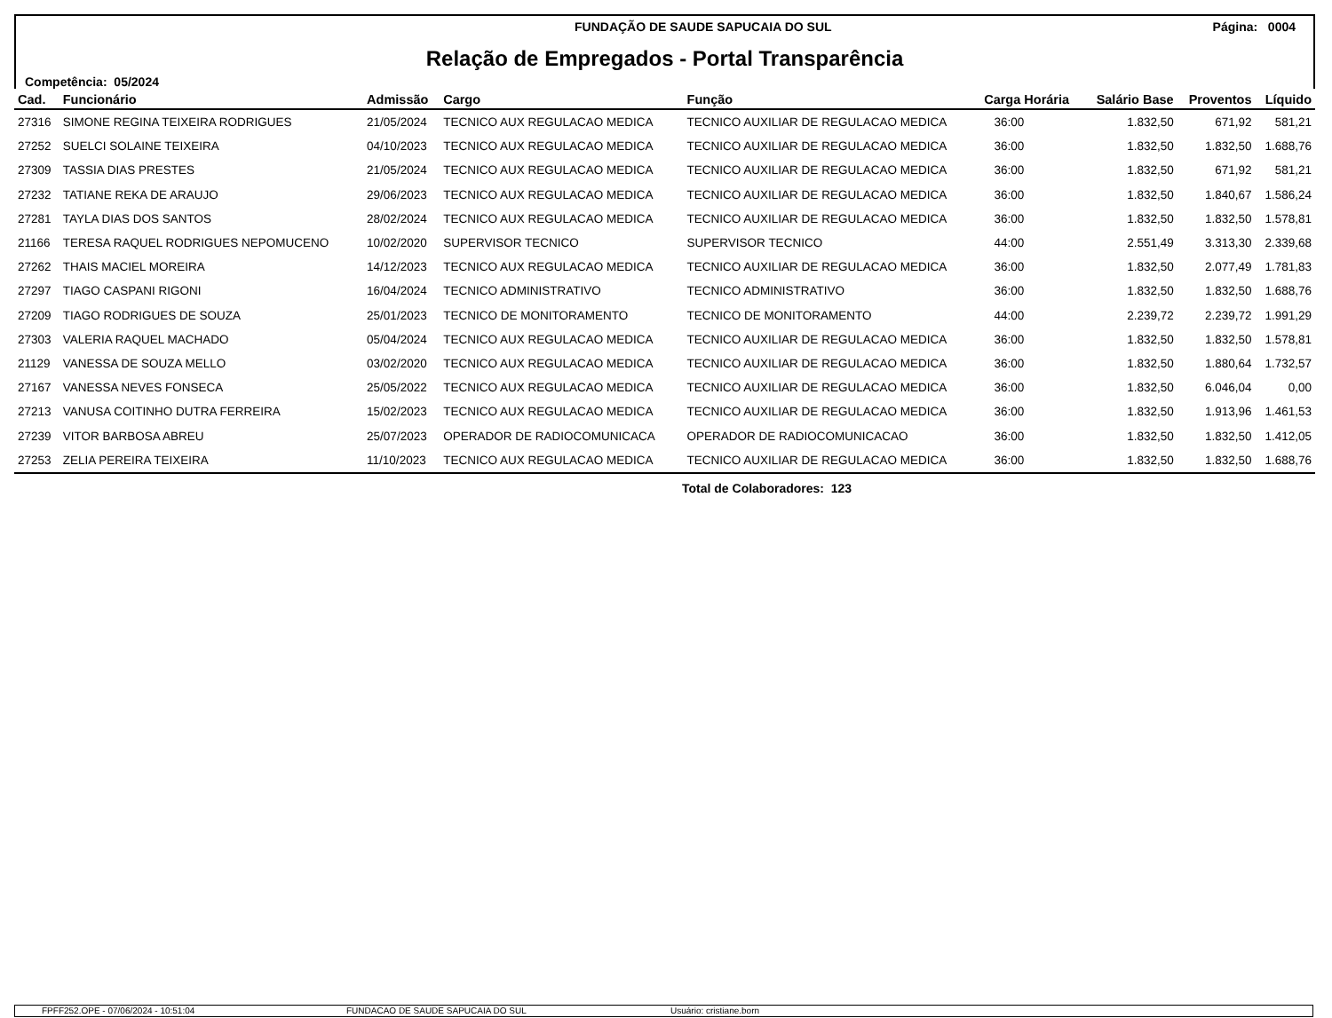FUNDAÇÃO DE SAUDE SAPUCAIA DO SUL Página: 0004
Relação de Empregados - Portal Transparência
Competência: 05/2024
| Cad. | Funcionário | Admissão | Cargo | Função | Carga Horária | Salário Base | Proventos | Líquido |
| --- | --- | --- | --- | --- | --- | --- | --- | --- |
| 27316 | SIMONE REGINA TEIXEIRA RODRIGUES | 21/05/2024 | TECNICO AUX REGULACAO MEDICA | TECNICO AUXILIAR DE REGULACAO MEDICA | 36:00 | 1.832,50 | 671,92 | 581,21 |
| 27252 | SUELCI SOLAINE TEIXEIRA | 04/10/2023 | TECNICO AUX REGULACAO MEDICA | TECNICO AUXILIAR DE REGULACAO MEDICA | 36:00 | 1.832,50 | 1.832,50 | 1.688,76 |
| 27309 | TASSIA DIAS PRESTES | 21/05/2024 | TECNICO AUX REGULACAO MEDICA | TECNICO AUXILIAR DE REGULACAO MEDICA | 36:00 | 1.832,50 | 671,92 | 581,21 |
| 27232 | TATIANE REKA DE ARAUJO | 29/06/2023 | TECNICO AUX REGULACAO MEDICA | TECNICO AUXILIAR DE REGULACAO MEDICA | 36:00 | 1.832,50 | 1.840,67 | 1.586,24 |
| 27281 | TAYLA DIAS DOS SANTOS | 28/02/2024 | TECNICO AUX REGULACAO MEDICA | TECNICO AUXILIAR DE REGULACAO MEDICA | 36:00 | 1.832,50 | 1.832,50 | 1.578,81 |
| 21166 | TERESA RAQUEL RODRIGUES NEPOMUCENO | 10/02/2020 | SUPERVISOR TECNICO | SUPERVISOR TECNICO | 44:00 | 2.551,49 | 3.313,30 | 2.339,68 |
| 27262 | THAIS MACIEL MOREIRA | 14/12/2023 | TECNICO AUX REGULACAO MEDICA | TECNICO AUXILIAR DE REGULACAO MEDICA | 36:00 | 1.832,50 | 2.077,49 | 1.781,83 |
| 27297 | TIAGO CASPANI RIGONI | 16/04/2024 | TECNICO ADMINISTRATIVO | TECNICO ADMINISTRATIVO | 36:00 | 1.832,50 | 1.832,50 | 1.688,76 |
| 27209 | TIAGO RODRIGUES DE SOUZA | 25/01/2023 | TECNICO DE MONITORAMENTO | TECNICO DE MONITORAMENTO | 44:00 | 2.239,72 | 2.239,72 | 1.991,29 |
| 27303 | VALERIA RAQUEL MACHADO | 05/04/2024 | TECNICO AUX REGULACAO MEDICA | TECNICO AUXILIAR DE REGULACAO MEDICA | 36:00 | 1.832,50 | 1.832,50 | 1.578,81 |
| 21129 | VANESSA DE SOUZA MELLO | 03/02/2020 | TECNICO AUX REGULACAO MEDICA | TECNICO AUXILIAR DE REGULACAO MEDICA | 36:00 | 1.832,50 | 1.880,64 | 1.732,57 |
| 27167 | VANESSA NEVES FONSECA | 25/05/2022 | TECNICO AUX REGULACAO MEDICA | TECNICO AUXILIAR DE REGULACAO MEDICA | 36:00 | 1.832,50 | 6.046,04 | 0,00 |
| 27213 | VANUSA COITINHO DUTRA FERREIRA | 15/02/2023 | TECNICO AUX REGULACAO MEDICA | TECNICO AUXILIAR DE REGULACAO MEDICA | 36:00 | 1.832,50 | 1.913,96 | 1.461,53 |
| 27239 | VITOR BARBOSA ABREU | 25/07/2023 | OPERADOR DE RADIOCOMUNICACA | OPERADOR DE RADIOCOMUNICACAO | 36:00 | 1.832,50 | 1.832,50 | 1.412,05 |
| 27253 | ZELIA PEREIRA TEIXEIRA | 11/10/2023 | TECNICO AUX REGULACAO MEDICA | TECNICO AUXILIAR DE REGULACAO MEDICA | 36:00 | 1.832,50 | 1.832,50 | 1.688,76 |
Total de Colaboradores: 123
FPFF252.OPE - 07/06/2024 - 10:51:04 FUNDACAO DE SAUDE SAPUCAIA DO SUL Usuário: cristiane.born